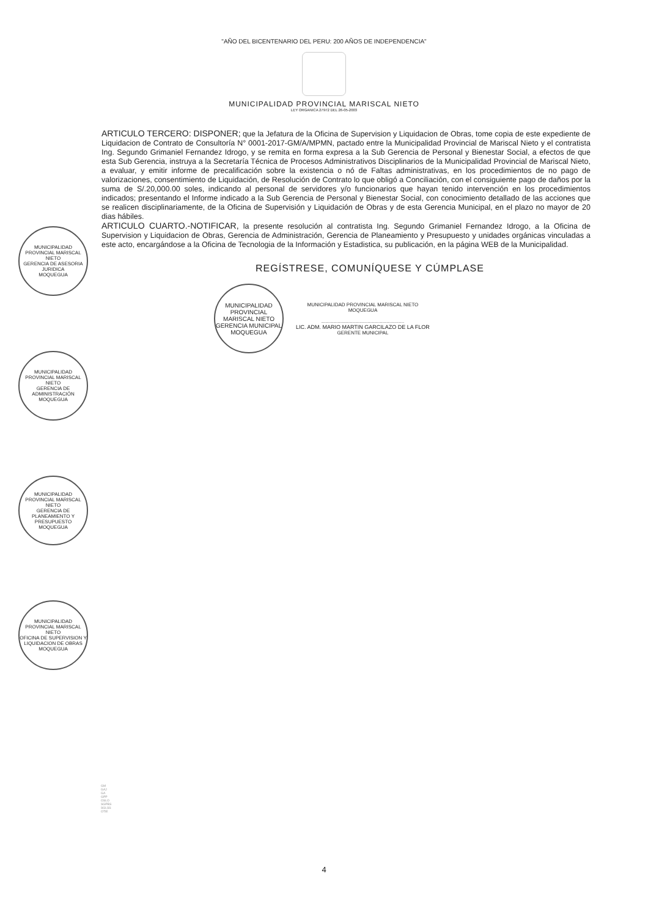"AÑO DEL BICENTENARIO DEL PERU: 200 AÑOS DE INDEPENDENCIA"
MUNICIPALIDAD PROVINCIAL MARISCAL NIETO
LEY ORGANICA 27972 DEL 26-05-2003
ARTICULO TERCERO: DISPONER; que la Jefatura de la Oficina de Supervision y Liquidacion de Obras, tome copia de este expediente de Liquidacion de Contrato de Consultoría N° 0001-2017-GM/A/MPMN, pactado entre la Municipalidad Provincial de Mariscal Nieto y el contratista Ing. Segundo Grimaniel Fernandez Idrogo, y se remita en forma expresa a la Sub Gerencia de Personal y Bienestar Social, a efectos de que esta Sub Gerencia, instruya a la Secretaría Técnica de Procesos Administrativos Disciplinarios de la Municipalidad Provincial de Mariscal Nieto, a evaluar, y emitir informe de precalificación sobre la existencia o nó de Faltas administrativas, en los procedimientos de no pago de valorizaciones, consentimiento de Liquidación, de Resolución de Contrato lo que obligó a Conciliación, con el consiguiente pago de daños por la suma de S/.20,000.00 soles, indicando al personal de servidores y/o funcionarios que hayan tenido intervención en los procedimientos indicados; presentando el Informe indicado a la Sub Gerencia de Personal y Bienestar Social, con conocimiento detallado de las acciones que se realicen disciplinariamente, de la Oficina de Supervisión y Liquidación de Obras y de esta Gerencia Municipal, en el plazo no mayor de 20 dias hábiles.
ARTICULO CUARTO.-NOTIFICAR, la presente resolución al contratista Ing. Segundo Grimaniel Fernandez Idrogo, a la Oficina de Supervision y Liquidacion de Obras, Gerencia de Administración, Gerencia de Planeamiento y Presupuesto y unidades orgánicas vinculadas a este acto, encargándose a la Oficina de Tecnologia de la Información y Estadistica, su publicación, en la página WEB de la Municipalidad.
REGÍSTRESE, COMUNÍQUESE Y CÚMPLASE
MUNICIPALIDAD PROVINCIAL MARISCAL NIETO
GERENCIA MUNICIPAL
MOQUEGUA
MUNICIPALIDAD PROVINCIAL MARISCAL NIETO
MOQUEGUA
.............................................................
LIC. ADM. MARIO MARTIN GARCILAZO DE LA FLOR
GERENTE MUNICIPAL
MUNICIPALIDAD PROVINCIAL MARISCAL NIETO
GERENCIA DE ASESORIA JURIDICA
MOQUEGUA
MUNICIPALIDAD PROVINCIAL MARISCAL NIETO
GERENCIA DE ADMINISTRACIÓN
MOQUEGUA
MUNICIPALIDAD PROVINCIAL MARISCAL NIETO
GERENCIA DE PLANEAMIENTO Y PRESUPUESTO
MOQUEGUA
MUNICIPALIDAD PROVINCIAL MARISCAL NIETO
OFICINA DE SUPERVISION Y LIQUIDACION DE OBRAS
MOQUEGUA
GM
GAJ
GA
GPP
OSLO
SGPBS
SGLSS
OTIE
4